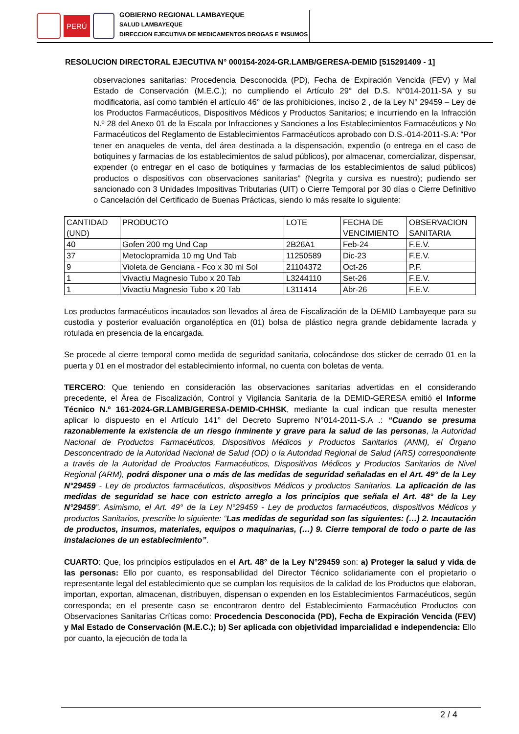PERÚ
GOBIERNO REGIONAL LAMBAYEQUE
SALUD LAMBAYEQUE
DIRECCION EJECUTIVA DE MEDICAMENTOS DROGAS E INSUMOS
RESOLUCION DIRECTORAL EJECUTIVA N° 000154-2024-GR.LAMB/GERESA-DEMID [515291409 - 1]
observaciones sanitarias: Procedencia Desconocida (PD), Fecha de Expiración Vencida (FEV) y Mal Estado de Conservación (M.E.C.); no cumpliendo el Artículo 29° del D.S. N°014-2011-SA y su modificatoria, así como también el artículo 46° de las prohibiciones, inciso 2 , de la Ley N° 29459 – Ley de los Productos Farmacéuticos, Dispositivos Médicos y Productos Sanitarios; e incurriendo en la Infracción N.º 28 del Anexo 01 de la Escala por Infracciones y Sanciones a los Establecimientos Farmacéuticos y No Farmacéuticos del Reglamento de Establecimientos Farmacéuticos aprobado con D.S.-014-2011-S.A: “Por tener en anaqueles de venta, del área destinada a la dispensación, expendio (o entrega en el caso de botiquines y farmacias de los establecimientos de salud públicos), por almacenar, comercializar, dispensar, expender (o entregar en el caso de botiquines y farmacias de los establecimientos de salud públicos) productos o dispositivos con observaciones sanitarias” (Negrita y cursiva es nuestro); pudiendo ser sancionado con 3 Unidades Impositivas Tributarias (UIT) o Cierre Temporal por 30 días o Cierre Definitivo o Cancelación del Certificado de Buenas Prácticas, siendo lo más resalte lo siguiente:
| CANTIDAD (UND) | PRODUCTO | LOTE | FECHA DE VENCIMIENTO | OBSERVACION SANITARIA |
| 40 | Gofen 200 mg Und Cap | 2B26A1 | Feb-24 | F.E.V. |
| 37 | Metoclopramida 10 mg Und Tab | 11250589 | Dic-23 | F.E.V. |
| 9 | Violeta de Genciana - Fco x 30 ml Sol | 21104372 | Oct-26 | P.F. |
| 1 | Vivactiu Magnesio Tubo x 20 Tab | L3244110 | Set-26 | F.E.V. |
| 1 | Vivactiu Magnesio Tubo x 20 Tab | L311414 | Abr-26 | F.E.V. |
Los productos farmacéuticos incautados son llevados al área de Fiscalización de la DEMID Lambayeque para su custodia y posterior evaluación organoléptica en (01) bolsa de plástico negra grande debidamente lacrada y rotulada en presencia de la encargada.
Se procede al cierre temporal como medida de seguridad sanitaria, colocándose dos sticker de cerrado 01 en la puerta y 01 en el mostrador del establecimiento informal, no cuenta con boletas de venta.
TERCERO: Que teniendo en consideración las observaciones sanitarias advertidas en el considerando precedente, el Área de Fiscalización, Control y Vigilancia Sanitaria de la DEMID-GERESA emitió el Informe Técnico N.º 161-2024-GR.LAMB/GERESA-DEMID-CHHSK, mediante la cual indican que resulta menester aplicar lo dispuesto en el Artículo 141° del Decreto Supremo N°014-2011-S.A .: “Cuando se presuma razonablemente la existencia de un riesgo inminente y grave para la salud de las personas, la Autoridad Nacional de Productos Farmacéuticos, Dispositivos Médicos y Productos Sanitarios (ANM), el Órgano Desconcentrado de la Autoridad Nacional de Salud (OD) o la Autoridad Regional de Salud (ARS) correspondiente a través de la Autoridad de Productos Farmacéuticos, Dispositivos Médicos y Productos Sanitarios de Nivel Regional (ARM), podrá disponer una o más de las medidas de seguridad señaladas en el Art. 49° de la Ley N°29459 - Ley de productos farmacéuticos, dispositivos Médicos y productos Sanitarios. La aplicación de las medidas de seguridad se hace con estricto arreglo a los principios que señala el Art. 48° de la Ley N°29459”. Asimismo, el Art. 49° de la Ley N°29459 - Ley de productos farmacéuticos, dispositivos Médicos y productos Sanitarios, prescribe lo siguiente: “Las medidas de seguridad son las siguientes: (…) 2. Incautación de productos, insumos, materiales, equipos o maquinarias, (…) 9. Cierre temporal de todo o parte de las instalaciones de un establecimiento”.
CUARTO: Que, los principios estipulados en el Art. 48° de la Ley N°29459 son: a) Proteger la salud y vida de las personas: Ello por cuanto, es responsabilidad del Director Técnico solidariamente con el propietario o representante legal del establecimiento que se cumplan los requisitos de la calidad de los Productos que elaboran, importan, exportan, almacenan, distribuyen, dispensan o expenden en los Establecimientos Farmacéuticos, según corresponda; en el presente caso se encontraron dentro del Establecimiento Farmacéutico Productos con Observaciones Sanitarias Críticas como: Procedencia Desconocida (PD), Fecha de Expiración Vencida (FEV) y Mal Estado de Conservación (M.E.C.); b) Ser aplicada con objetividad imparcialidad e independencia: Ello por cuanto, la ejecución de toda la
2 / 4